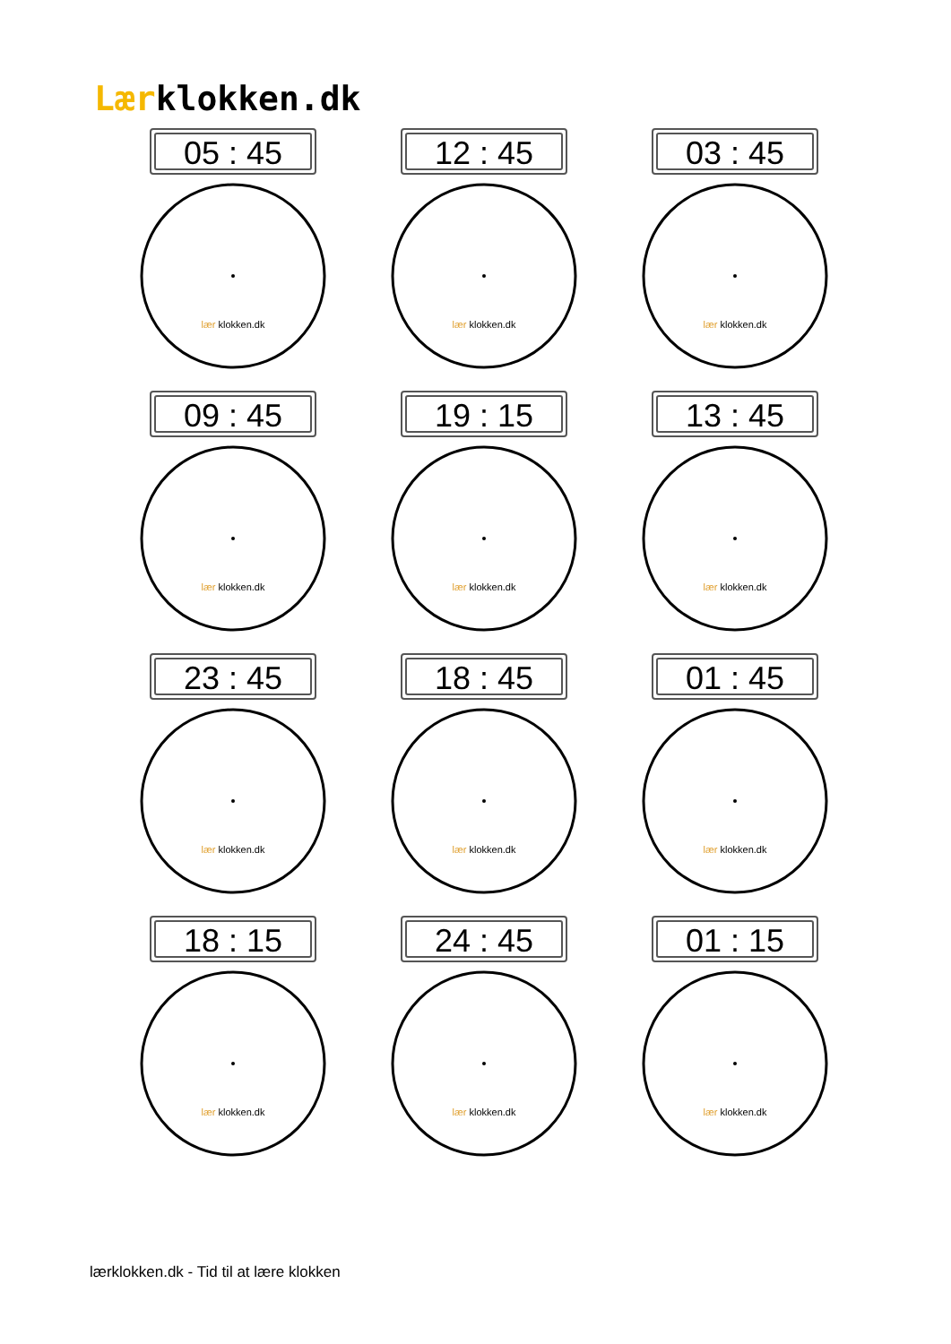Lærklokken.dk
05 : 45
lær klokken.dk
12 : 45
lær klokken.dk
03 : 45
lær klokken.dk
09 : 45
lær klokken.dk
19 : 15
lær klokken.dk
13 : 45
lær klokken.dk
23 : 45
lær klokken.dk
18 : 45
lær klokken.dk
01 : 45
lær klokken.dk
18 : 15
lær klokken.dk
24 : 45
lær klokken.dk
01 : 15
lær klokken.dk
lærklokken.dk - Tid til at lære klokken